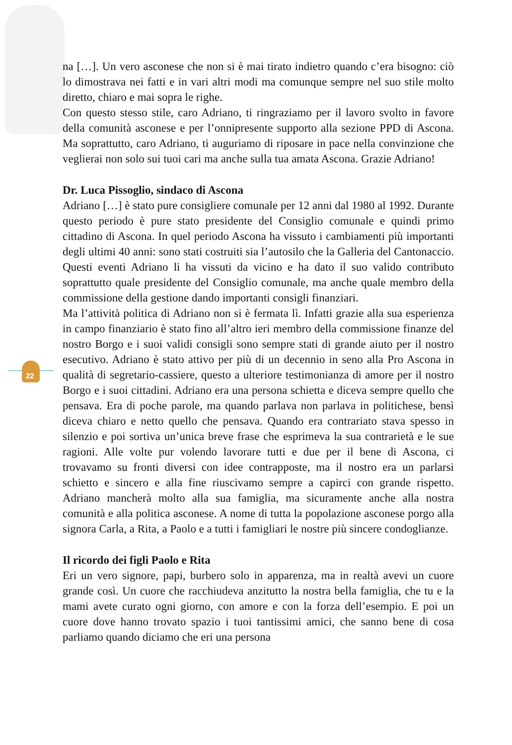22
na […]. Un vero asconese che non si è mai tirato indietro quando c’era bisogno: ciò lo dimostrava nei fatti e in vari altri modi ma comunque sempre nel suo stile molto diretto, chiaro e mai sopra le righe.
Con questo stesso stile, caro Adriano, ti ringraziamo per il lavoro svolto in favore della comunità asconese e per l’onnipresente supporto alla sezione PPD di Ascona. Ma soprattutto, caro Adriano, ti auguriamo di riposare in pace nella convinzione che veglierai non solo sui tuoi cari ma anche sulla tua amata Ascona. Grazie Adriano!
Dr. Luca Pissoglio, sindaco di Ascona
Adriano […] è stato pure consigliere comunale per 12 anni dal 1980 al 1992. Durante questo periodo è pure stato presidente del Consiglio comunale e quindi primo cittadino di Ascona. In quel periodo Ascona ha vissuto i cambiamenti più importanti degli ultimi 40 anni: sono stati costruiti sia l’autosilo che la Galleria del Cantonaccio. Questi eventi Adriano li ha vissuti da vicino e ha dato il suo valido contributo soprattutto quale presidente del Consiglio comunale, ma anche quale membro della commissione della gestione dando importanti consigli finanziari.
Ma l’attività politica di Adriano non si è fermata lì. Infatti grazie alla sua esperienza in campo finanziario è stato fino all’altro ieri membro della commissione finanze del nostro Borgo e i suoi validi consigli sono sempre stati di grande aiuto per il nostro esecutivo. Adriano è stato attivo per più di un decennio in seno alla Pro Ascona in qualità di segretario-cassiere, questo a ulteriore testimonianza di amore per il nostro Borgo e i suoi cittadini. Adriano era una persona schietta e diceva sempre quello che pensava. Era di poche parole, ma quando parlava non parlava in politichese, bensì diceva chiaro e netto quello che pensava. Quando era contrariato stava spesso in silenzio e poi sortiva un’unica breve frase che esprimeva la sua contrarietà e le sue ragioni. Alle volte pur volendo lavorare tutti e due per il bene di Ascona, ci trovavamo su fronti diversi con idee contrapposte, ma il nostro era un parlarsi schietto e sincero e alla fine riuscivamo sempre a capirci con grande rispetto. Adriano mancherà molto alla sua famiglia, ma sicuramente anche alla nostra comunità e alla politica asconese. A nome di tutta la popolazione asconese porgo alla signora Carla, a Rita, a Paolo e a tutti i famigliari le nostre più sincere condoglianze.
Il ricordo dei figli Paolo e Rita
Eri un vero signore, papi, burbero solo in apparenza, ma in realtà avevi un cuore grande così. Un cuore che racchiudeva anzitutto la nostra bella famiglia, che tu e la mami avete curato ogni giorno, con amore e con la forza dell’esempio. E poi un cuore dove hanno trovato spazio i tuoi tantissimi amici, che sanno bene di cosa parliamo quando diciamo che eri una persona